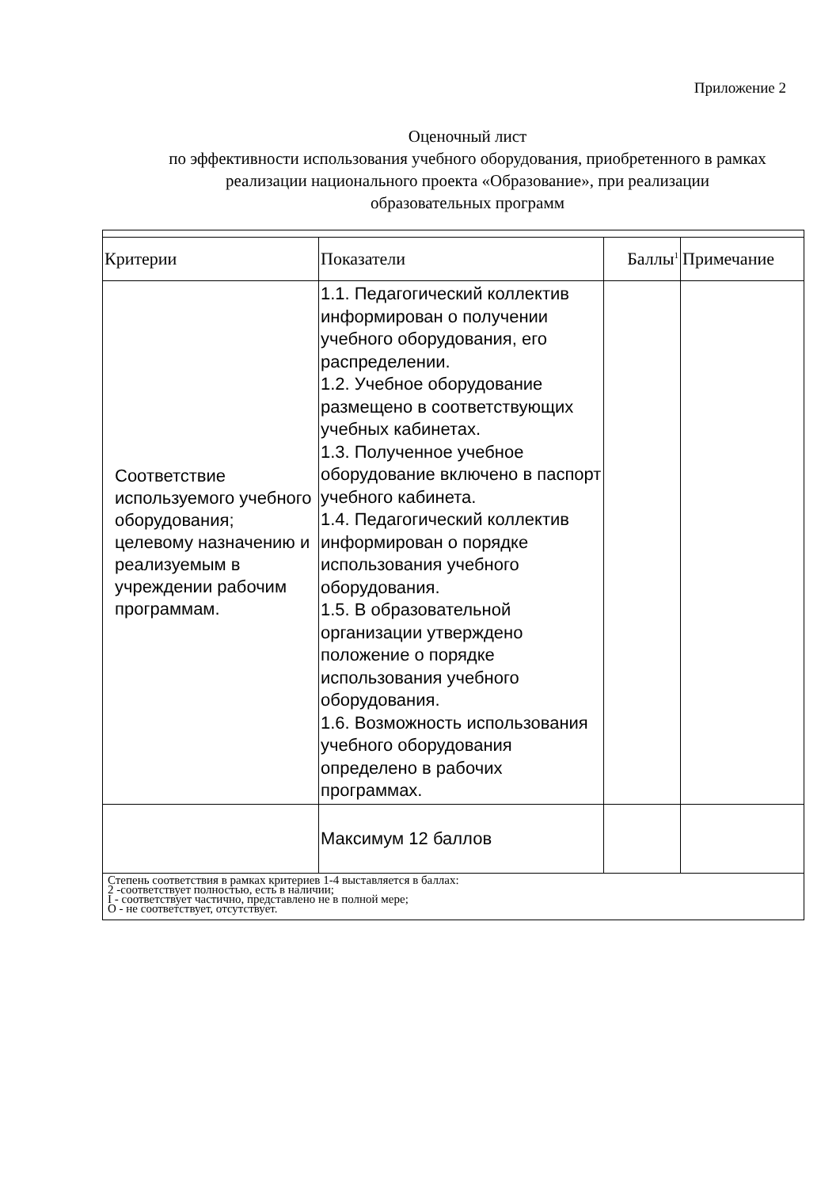Приложение 2
Оценочный лист
по эффективности использования учебного оборудования, приобретенного в рамках реализации национального проекта «Образование», при реализации
образовательных программ
| Критерии | Показатели | Баллы<sup>1</sup> | Примечание |
| Соответствие используемого учебного оборудования; целевому назначению и реализуемым в учреждении рабочим программам. | 1.1. Педагогический коллектив информирован о получении учебного оборудования, его распределении. 1.2. Учебное оборудование размещено в соответствующих учебных кабинетах. 1.3. Полученное учебное оборудование включено в паспорт учебного кабинета. 1.4. Педагогический коллектив информирован о порядке использования учебного оборудования. 1.5. В образовательной организации утверждено положение о порядке использования учебного оборудования. 1.6. Возможность использования учебного оборудования определено в рабочих программах. | | |
| | Максимум 12 баллов | | |
Степень соответствия в рамках критериев 1-4 выставляется в баллах:
2 -соответствует полностью, есть в наличии;
I - соответствует частично, представлено не в полной мере;
О - не соответствует, отсутствует.